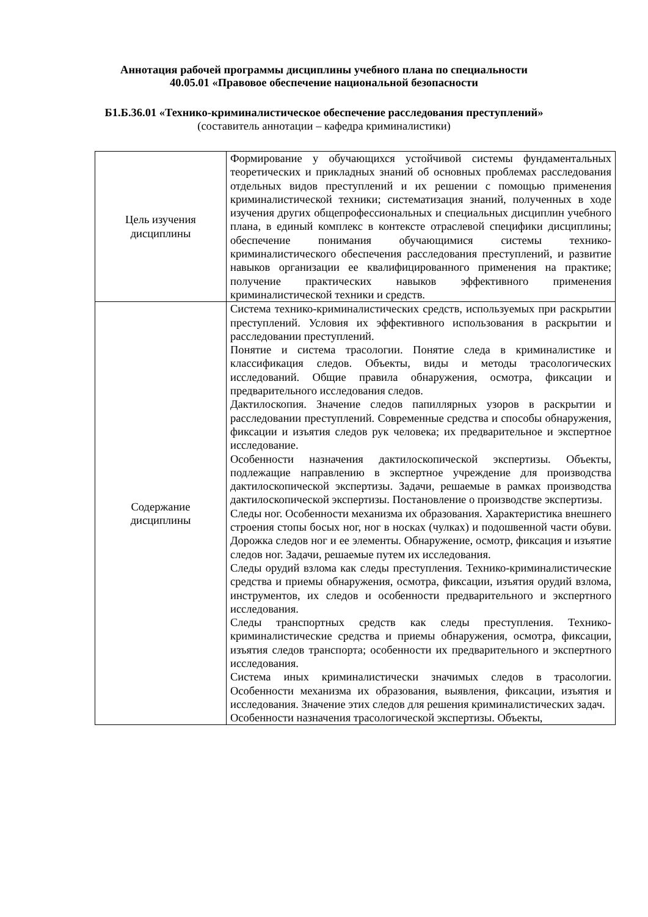Аннотация рабочей программы дисциплины учебного плана по специальности
40.05.01 «Правовое обеспечение национальной безопасности
Б1.Б.36.01 «Технико-криминалистическое обеспечение расследования преступлений»
(составитель аннотации – кафедра криминалистики)
| Цель изучения дисциплины | Формирование у обучающихся устойчивой системы фундаментальных теоретических и прикладных знаний об основных проблемах расследования отдельных видов преступлений и их решении с помощью применения криминалистической техники; систематизация знаний, полученных в ходе изучения других общепрофессиональных и специальных дисциплин учебного плана, в единый комплекс в контексте отраслевой специфики дисциплины; обеспечение понимания обучающимися системы технико-криминалистического обеспечения расследования преступлений, и развитие навыков организации ее квалифицированного применения на практике; получение практических навыков эффективного применения криминалистической техники и средств. |
| Содержание дисциплины | Система технико-криминалистических средств, используемых при раскрытии преступлений. Условия их эффективного использования в раскрытии и расследовании преступлений. Понятие и система трасологии. Понятие следа в криминалистике и классификация следов. Объекты, виды и методы трасологических исследований. Общие правила обнаружения, осмотра, фиксации и предварительного исследования следов. Дактилоскопия. Значение следов папиллярных узоров в раскрытии и расследовании преступлений. Современные средства и способы обнаружения, фиксации и изъятия следов рук человека; их предварительное и экспертное исследование. Особенности назначения дактилоскопической экспертизы. Объекты, подлежащие направлению в экспертное учреждение для производства дактилоскопической экспертизы. Задачи, решаемые в рамках производства дактилоскопической экспертизы. Постановление о производстве экспертизы. Следы ног. Особенности механизма их образования. Характеристика внешнего строения стопы босых ног, ног в носках (чулках) и подошвенной части обуви. Дорожка следов ног и ее элементы. Обнаружение, осмотр, фиксация и изъятие следов ног. Задачи, решаемые путем их исследования. Следы орудий взлома как следы преступления. Технико-криминалистические средства и приемы обнаружения, осмотра, фиксации, изъятия орудий взлома, инструментов, их следов и особенности предварительного и экспертного исследования. Следы транспортных средств как следы преступления. Технико-криминалистические средства и приемы обнаружения, осмотра, фиксации, изъятия следов транспорта; особенности их предварительного и экспертного исследования. Система иных криминалистически значимых следов в трасологии. Особенности механизма их образования, выявления, фиксации, изъятия и исследования. Значение этих следов для решения криминалистических задач. Особенности назначения трасологической экспертизы. Объекты, |